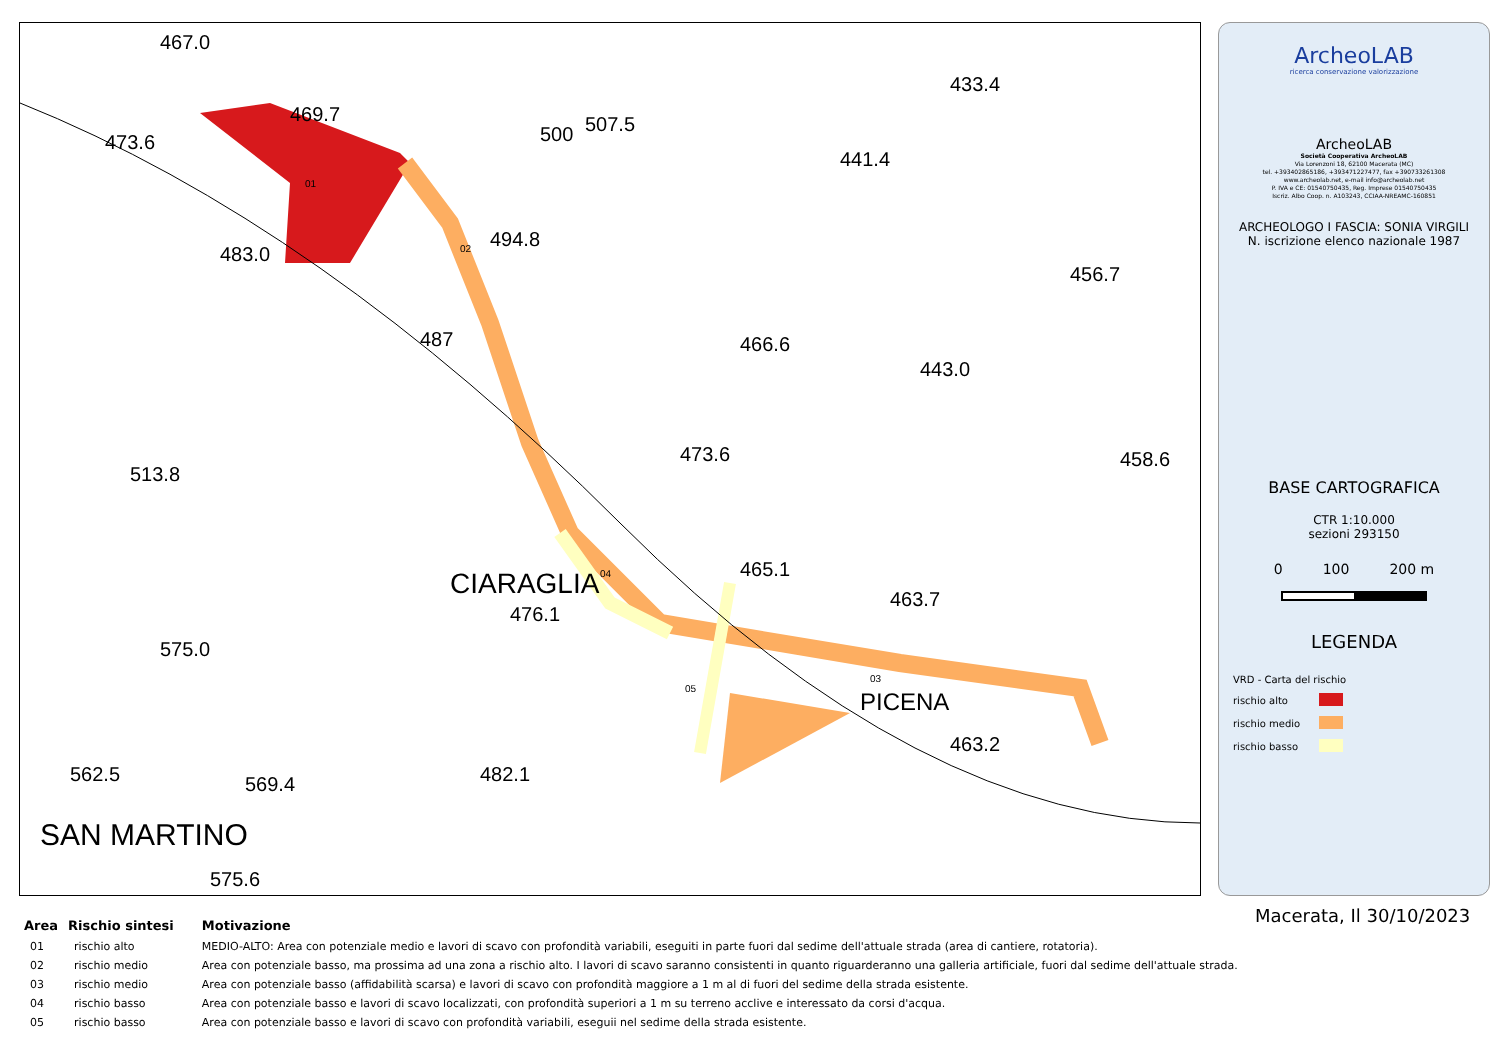467.0
473.6
469.7
01
500 507.5
433.4
441.4
483.0 02 494.8
456.7
487 466.6
443.0
473.6
513.8
458.6
465.1 CIARAGLIA 04
463.7
476.1
575.0
03
05 PICENA
463.2
562.5 569.4 482.1
SAN MARTINO
575.6
ArcheoLAB
ricerca conservazione valorizzazione
ArcheoLAB
Società Cooperativa ArcheoLAB
Via Lorenzoni 18, 62100 Macerata (MC)
tel. +393402865186, +393471227477, fax +390733261308
www.archeolab.net, e-mail info@archeolab.net
P. IVA e CE: 01540750435, Reg. Imprese 01540750435
Iscriz. Albo Coop. n. A103243, CCIAA-NREAMC-160851
ARCHEOLOGO I FASCIA: SONIA VIRGILI
N. iscrizione elenco nazionale 1987
BASE CARTOGRAFICA
CTR 1:10.000
sezioni 293150
0 100 200 m
LEGENDA
| VRD - Carta del rischio | |
| rischio alto | |
| rischio medio | |
| rischio basso | |
Macerata, Il 30/10/2023
| Area | Rischio sintesi | Motivazione |
| --- | --- | --- |
| 01 | rischio alto | MEDIO-ALTO: Area con potenziale medio e lavori di scavo con profondità variabili, eseguiti in parte fuori dal sedime dell'attuale strada (area di cantiere, rotatoria). |
| 02 | rischio medio | Area con potenziale basso, ma prossima ad una zona a rischio alto. I lavori di scavo saranno consistenti in quanto riguarderanno una galleria artificiale, fuori dal sedime dell'attuale strada. |
| 03 | rischio medio | Area con potenziale basso (affidabilità scarsa) e lavori di scavo con profondità maggiore a 1 m al di fuori del sedime della strada esistente. |
| 04 | rischio basso | Area con potenziale basso e lavori di scavo localizzati, con profondità superiori a 1 m su terreno acclive e interessato da corsi d'acqua. |
| 05 | rischio basso | Area con potenziale basso e lavori di scavo con profondità variabili, eseguii nel sedime della strada esistente. |